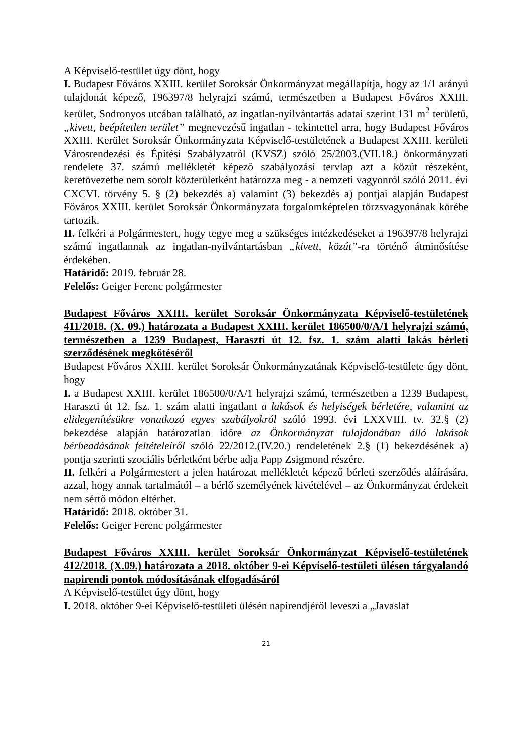A Képviselő-testület úgy dönt, hogy
I. Budapest Főváros XXIII. kerület Soroksár Önkormányzat megállapítja, hogy az 1/1 arányú tulajdonát képező, 196397/8 helyrajzi számú, természetben a Budapest Főváros XXIII. kerület, Sodronyos utcában található, az ingatlan-nyilvántartás adatai szerint 131 m<sup>2</sup> területű, „kivett, beépítetlen terület” megnevezésű ingatlan - tekintettel arra, hogy Budapest Főváros XXIII. Kerület Soroksár Önkormányzata Képviselő-testületének a Budapest XXIII. kerületi Városrendezési és Építési Szabályzatról (KVSZ) szóló 25/2003.(VII.18.) önkormányzati rendelete 37. számú mellékletét képező szabályozási tervlap azt a közút részeként, keretövezetbe nem sorolt közterületként határozza meg - a nemzeti vagyonról szóló 2011. évi CXCVI. törvény 5. § (2) bekezdés a) valamint (3) bekezdés a) pontjai alapján Budapest Főváros XXIII. kerület Soroksár Önkormányzata forgalomképtelen törzsvagyonának körébe tartozik.
II. felkéri a Polgármestert, hogy tegye meg a szükséges intézkedéseket a 196397/8 helyrajzi számú ingatlannak az ingatlan-nyilvántartásban „kivett, közút”-ra történő átminősítése érdekében.
Határidő: 2019. február 28.
Felelős: Geiger Ferenc polgármester
Budapest Főváros XXIII. kerület Soroksár Önkormányzata Képviselő-testületének 411/2018. (X. 09.) határozata a Budapest XXIII. kerület 186500/0/A/1 helyrajzi számú, természetben a 1239 Budapest, Haraszti út 12. fsz. 1. szám alatti lakás bérleti szerződésének megkötéséről
Budapest Főváros XXIII. kerület Soroksár Önkormányzatának Képviselő-testülete úgy dönt, hogy
I. a Budapest XXIII. kerület 186500/0/A/1 helyrajzi számú, természetben a 1239 Budapest, Haraszti út 12. fsz. 1. szám alatti ingatlant a lakások és helyiségek bérletére, valamint az elidegenítésükre vonatkozó egyes szabályokról szóló 1993. évi LXXVIII. tv. 32.§ (2) bekezdése alapján határozatlan időre az Önkormányzat tulajdonában álló lakások bérbeadásának feltételeiről szóló 22/2012.(IV.20.) rendeletének 2.§ (1) bekezdésének a) pontja szerinti szociális bérletként bérbe adja Papp Zsigmond részére.
II. felkéri a Polgármestert a jelen határozat mellékletét képező bérleti szerződés aláírására, azzal, hogy annak tartalmától – a bérlő személyének kivételével – az Önkormányzat érdekeit nem sértő módon eltérhet.
Határidő: 2018. október 31.
Felelős: Geiger Ferenc polgármester
Budapest Főváros XXIII. kerület Soroksár Önkormányzat Képviselő-testületének 412/2018. (X.09.) határozata a 2018. október 9-ei Képviselő-testületi ülésen tárgyalandó napirendi pontok módosításának elfogadásáról
A Képviselő-testület úgy dönt, hogy
I. 2018. október 9-ei Képviselő-testületi ülésén napirendjéről leveszi a „Javaslat
21